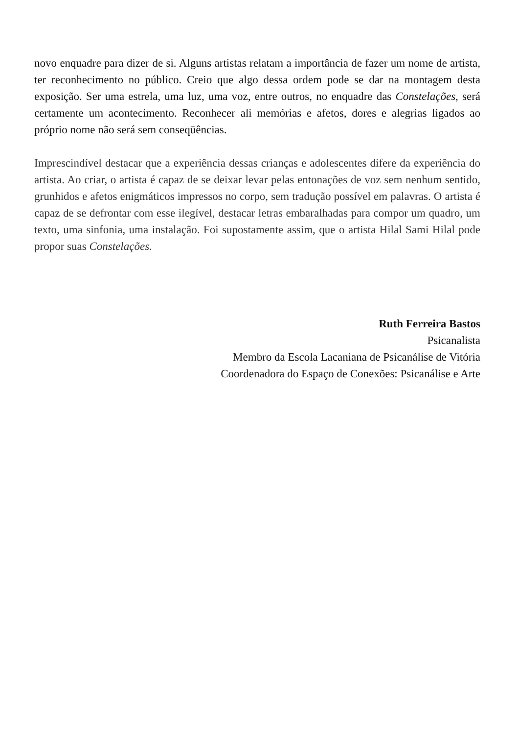novo enquadre para dizer de si. Alguns artistas relatam a importância de fazer um nome de artista, ter reconhecimento no público. Creio que algo dessa ordem pode se dar na montagem desta exposição. Ser uma estrela, uma luz, uma voz, entre outros, no enquadre das Constelações, será certamente um acontecimento. Reconhecer ali memórias e afetos, dores e alegrias ligados ao próprio nome não será sem conseqüências.
Imprescindível destacar que a experiência dessas crianças e adolescentes difere da experiência do artista. Ao criar, o artista é capaz de se deixar levar pelas entonações de voz sem nenhum sentido, grunhidos e afetos enigmáticos impressos no corpo, sem tradução possível em palavras. O artista é capaz de se defrontar com esse ilegível, destacar letras embaralhadas para compor um quadro, um texto, uma sinfonia, uma instalação. Foi supostamente assim, que o artista Hilal Sami Hilal pode propor suas Constelações.
Ruth Ferreira Bastos
Psicanalista
Membro da Escola Lacaniana de Psicanálise de Vitória
Coordenadora do Espaço de Conexões: Psicanálise e Arte